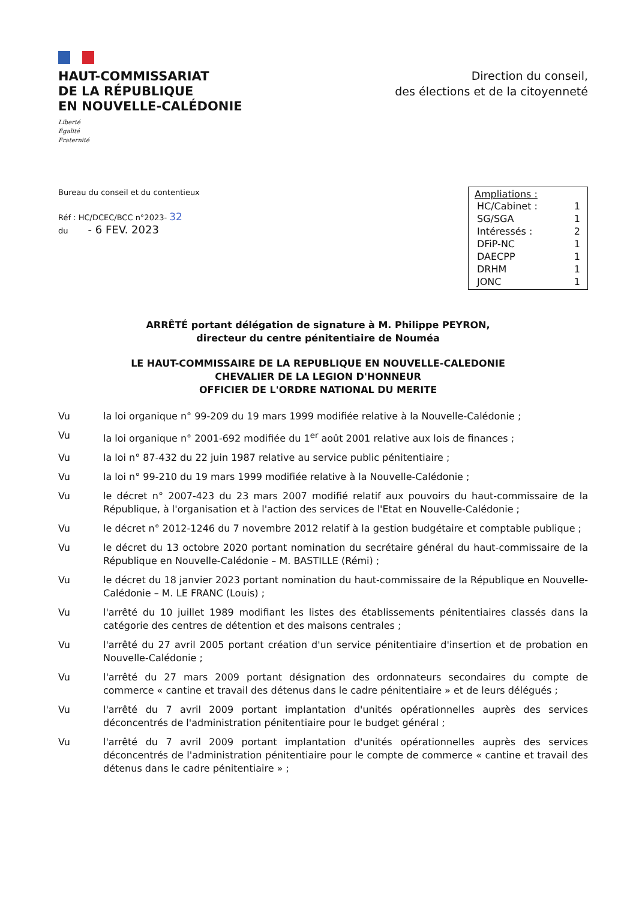HAUT-COMMISSARIAT
DE LA RÉPUBLIQUE
EN NOUVELLE-CALÉDONIE
Liberté
Égalité
Fraternité
Direction du conseil,
des élections et de la citoyenneté
Bureau du conseil et du contentieux
Réf : HC/DCEC/BCC n°2023- 32
du - 6 FEV. 2023
Ampliations :
| HC/Cabinet : | 1 |
| SG/SGA | 1 |
| Intéressés : | 2 |
| DFiP-NC | 1 |
| DAECPP | 1 |
| DRHM | 1 |
| JONC | 1 |
ARRÊTÉ portant délégation de signature à M. Philippe PEYRON,
directeur du centre pénitentiaire de Nouméa
LE HAUT-COMMISSAIRE DE LA REPUBLIQUE EN NOUVELLE-CALEDONIE
CHEVALIER DE LA LEGION D'HONNEUR
OFFICIER DE L'ORDRE NATIONAL DU MERITE
Vu la loi organique n° 99-209 du 19 mars 1999 modifiée relative à la Nouvelle-Calédonie ;
Vu la loi organique n° 2001-692 modifiée du 1<sup>er</sup> août 2001 relative aux lois de finances ;
Vu la loi n° 87-432 du 22 juin 1987 relative au service public pénitentiaire ;
Vu la loi n° 99-210 du 19 mars 1999 modifiée relative à la Nouvelle-Calédonie ;
Vu le décret n° 2007-423 du 23 mars 2007 modifié relatif aux pouvoirs du haut-commissaire de la République, à l'organisation et à l'action des services de l'Etat en Nouvelle-Calédonie ;
Vu le décret n° 2012-1246 du 7 novembre 2012 relatif à la gestion budgétaire et comptable publique ;
Vu le décret du 13 octobre 2020 portant nomination du secrétaire général du haut-commissaire de la République en Nouvelle-Calédonie – M. BASTILLE (Rémi) ;
Vu le décret du 18 janvier 2023 portant nomination du haut-commissaire de la République en Nouvelle-Calédonie – M. LE FRANC (Louis) ;
Vu l'arrêté du 10 juillet 1989 modifiant les listes des établissements pénitentiaires classés dans la catégorie des centres de détention et des maisons centrales ;
Vu l'arrêté du 27 avril 2005 portant création d'un service pénitentiaire d'insertion et de probation en Nouvelle-Calédonie ;
Vu l'arrêté du 27 mars 2009 portant désignation des ordonnateurs secondaires du compte de commerce « cantine et travail des détenus dans le cadre pénitentiaire » et de leurs délégués ;
Vu l'arrêté du 7 avril 2009 portant implantation d'unités opérationnelles auprès des services déconcentrés de l'administration pénitentiaire pour le budget général ;
Vu l'arrêté du 7 avril 2009 portant implantation d'unités opérationnelles auprès des services déconcentrés de l'administration pénitentiaire pour le compte de commerce « cantine et travail des détenus dans le cadre pénitentiaire » ;